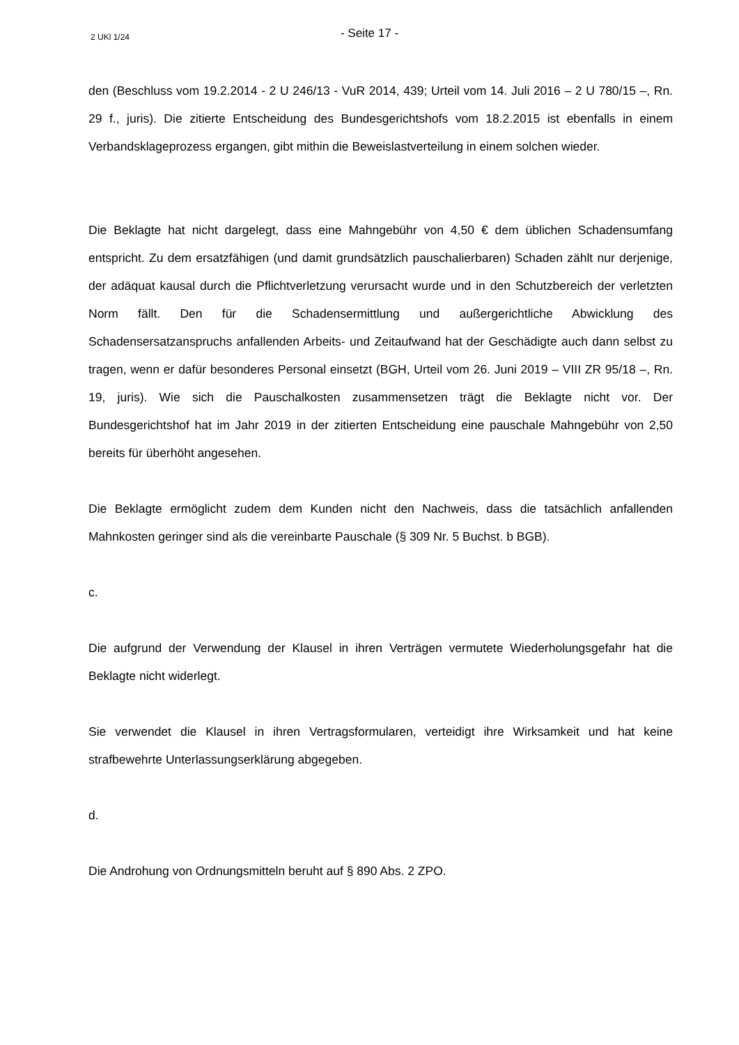2 UKl 1/24
- Seite 17 -
den (Beschluss vom 19.2.2014 - 2 U 246/13 - VuR 2014, 439; Urteil vom 14. Juli 2016 – 2 U 780/15 –, Rn. 29 f., juris). Die zitierte Entscheidung des Bundesgerichtshofs vom 18.2.2015 ist ebenfalls in einem Verbandsklageprozess ergangen, gibt mithin die Beweislastverteilung in einem solchen wieder.
Die Beklagte hat nicht dargelegt, dass eine Mahngebühr von 4,50 € dem üblichen Schadensumfang entspricht. Zu dem ersatzfähigen (und damit grundsätzlich pauschalierbaren) Schaden zählt nur derjenige, der adäquat kausal durch die Pflichtverletzung verursacht wurde und in den Schutzbereich der verletzten Norm fällt. Den für die Schadensermittlung und außergerichtliche Abwicklung des Schadensersatzanspruchs anfallenden Arbeits- und Zeitaufwand hat der Geschädigte auch dann selbst zu tragen, wenn er dafür besonderes Personal einsetzt (BGH, Urteil vom 26. Juni 2019 – VIII ZR 95/18 –, Rn. 19, juris). Wie sich die Pauschalkosten zusammensetzen trägt die Beklagte nicht vor. Der Bundesgerichtshof hat im Jahr 2019 in der zitierten Entscheidung eine pauschale Mahngebühr von 2,50 bereits für überhöht angesehen.
Die Beklagte ermöglicht zudem dem Kunden nicht den Nachweis, dass die tatsächlich anfallenden Mahnkosten geringer sind als die vereinbarte Pauschale (§ 309 Nr. 5 Buchst. b BGB).
c.
Die aufgrund der Verwendung der Klausel in ihren Verträgen vermutete Wiederholungsgefahr hat die Beklagte nicht widerlegt.
Sie verwendet die Klausel in ihren Vertragsformularen, verteidigt ihre Wirksamkeit und hat keine strafbewehrte Unterlassungserklärung abgegeben.
d.
Die Androhung von Ordnungsmitteln beruht auf § 890 Abs. 2 ZPO.